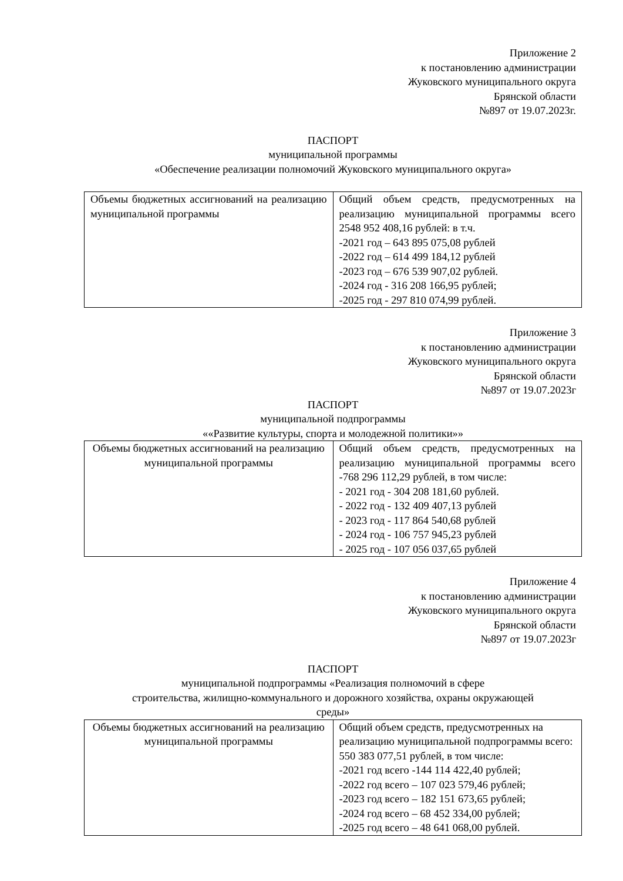Приложение 2
к постановлению администрации
Жуковского муниципального округа
Брянской области
№897 от 19.07.2023г.
ПАСПОРТ
муниципальной программы
«Обеспечение реализации полномочий Жуковского муниципального округа»
| Объемы бюджетных ассигнований на реализацию муниципальной программы | Общий объем средств, предусмотренных на реализацию муниципальной программы всего 2548 952 408,16 рублей: в т.ч. -2021 год – 643 895 075,08 рублей -2022 год – 614 499 184,12 рублей -2023 год – 676 539 907,02 рублей. -2024 год - 316 208 166,95 рублей; -2025 год - 297 810 074,99 рублей. |
Приложение 3
к постановлению администрации
Жуковского муниципального округа
Брянской области
№897 от 19.07.2023г
ПАСПОРТ
муниципальной подпрограммы
««Развитие культуры, спорта и молодежной политики»»
| Объемы бюджетных ассигнований на реализацию муниципальной программы | Общий объем средств, предусмотренных на реализацию муниципальной программы всего -768 296 112,29 рублей, в том числе: - 2021 год - 304 208 181,60 рублей. - 2022 год - 132 409 407,13 рублей - 2023 год - 117 864 540,68 рублей - 2024 год - 106 757 945,23 рублей - 2025 год - 107 056 037,65 рублей |
Приложение 4
к постановлению администрации
Жуковского муниципального округа
Брянской области
№897 от 19.07.2023г
ПАСПОРТ
муниципальной подпрограммы «Реализация полномочий в сфере
строительства, жилищно-коммунального и дорожного хозяйства, охраны окружающей
среды»
| Объемы бюджетных ассигнований на реализацию муниципальной программы | Общий объем средств, предусмотренных на реализацию муниципальной подпрограммы всего: 550 383 077,51 рублей, в том числе: -2021 год всего -144 114 422,40 рублей; -2022 год всего – 107 023 579,46 рублей; -2023 год всего – 182 151 673,65 рублей; -2024 год всего – 68 452 334,00 рублей; -2025 год всего – 48 641 068,00 рублей. |